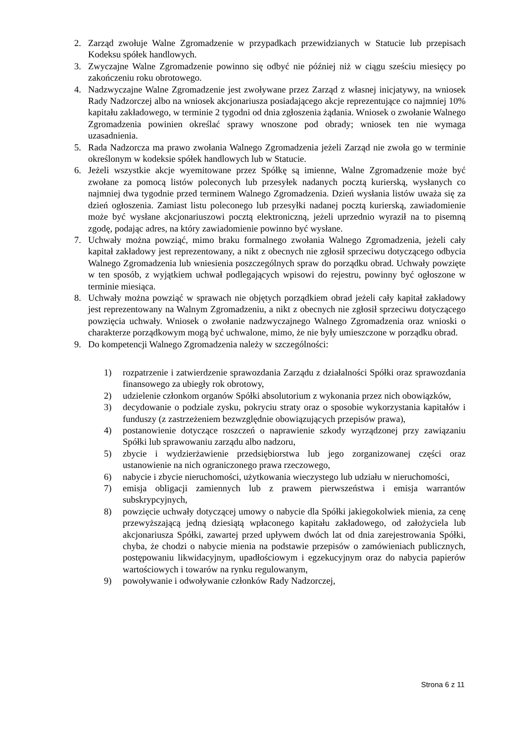2. Zarząd zwołuje Walne Zgromadzenie w przypadkach przewidzianych w Statucie lub przepisach Kodeksu spółek handlowych.
3. Zwyczajne Walne Zgromadzenie powinno się odbyć nie później niż w ciągu sześciu miesięcy po zakończeniu roku obrotowego.
4. Nadzwyczajne Walne Zgromadzenie jest zwoływane przez Zarząd z własnej inicjatywy, na wniosek Rady Nadzorczej albo na wniosek akcjonariusza posiadającego akcje reprezentujące co najmniej 10% kapitału zakładowego, w terminie 2 tygodni od dnia zgłoszenia żądania. Wniosek o zwołanie Walnego Zgromadzenia powinien określać sprawy wnoszone pod obrady; wniosek ten nie wymaga uzasadnienia.
5. Rada Nadzorcza ma prawo zwołania Walnego Zgromadzenia jeżeli Zarząd nie zwoła go w terminie określonym w kodeksie spółek handlowych lub w Statucie.
6. Jeżeli wszystkie akcje wyemitowane przez Spółkę są imienne, Walne Zgromadzenie może być zwołane za pomocą listów poleconych lub przesyłek nadanych pocztą kurierską, wysłanych co najmniej dwa tygodnie przed terminem Walnego Zgromadzenia. Dzień wysłania listów uważa się za dzień ogłoszenia. Zamiast listu poleconego lub przesyłki nadanej pocztą kurierską, zawiadomienie może być wysłane akcjonariuszowi pocztą elektroniczną, jeżeli uprzednio wyraził na to pisemną zgodę, podając adres, na który zawiadomienie powinno być wysłane.
7. Uchwały można powziąć, mimo braku formalnego zwołania Walnego Zgromadzenia, jeżeli cały kapitał zakładowy jest reprezentowany, a nikt z obecnych nie zgłosił sprzeciwu dotyczącego odbycia Walnego Zgromadzenia lub wniesienia poszczególnych spraw do porządku obrad. Uchwały powzięte w ten sposób, z wyjątkiem uchwał podlegających wpisowi do rejestru, powinny być ogłoszone w terminie miesiąca.
8. Uchwały można powziąć w sprawach nie objętych porządkiem obrad jeżeli cały kapitał zakładowy jest reprezentowany na Walnym Zgromadzeniu, a nikt z obecnych nie zgłosił sprzeciwu dotyczącego powzięcia uchwały. Wniosek o zwołanie nadzwyczajnego Walnego Zgromadzenia oraz wnioski o charakterze porządkowym mogą być uchwalone, mimo, że nie były umieszczone w porządku obrad.
9. Do kompetencji Walnego Zgromadzenia należy w szczególności:
1) rozpatrzenie i zatwierdzenie sprawozdania Zarządu z działalności Spółki oraz sprawozdania finansowego za ubiegły rok obrotowy,
2) udzielenie członkom organów Spółki absolutorium z wykonania przez nich obowiązków,
3) decydowanie o podziale zysku, pokryciu straty oraz o sposobie wykorzystania kapitałów i funduszy (z zastrzeżeniem bezwzględnie obowiązujących przepisów prawa),
4) postanowienie dotyczące roszczeń o naprawienie szkody wyrządzonej przy zawiązaniu Spółki lub sprawowaniu zarządu albo nadzoru,
5) zbycie i wydzierżawienie przedsiębiorstwa lub jego zorganizowanej części oraz ustanowienie na nich ograniczonego prawa rzeczowego,
6) nabycie i zbycie nieruchomości, użytkowania wieczystego lub udziału w nieruchomości,
7) emisja obligacji zamiennych lub z prawem pierwszeństwa i emisja warrantów subskrypcyjnych,
8) powzięcie uchwały dotyczącej umowy o nabycie dla Spółki jakiegokolwiek mienia, za cenę przewyższającą jedną dziesiątą wpłaconego kapitału zakładowego, od założyciela lub akcjonariusza Spółki, zawartej przed upływem dwóch lat od dnia zarejestrowania Spółki, chyba, że chodzi o nabycie mienia na podstawie przepisów o zamówieniach publicznych, postępowaniu likwidacyjnym, upadłościowym i egzekucyjnym oraz do nabycia papierów wartościowych i towarów na rynku regulowanym,
9) powoływanie i odwoływanie członków Rady Nadzorczej,
Strona 6 z 11